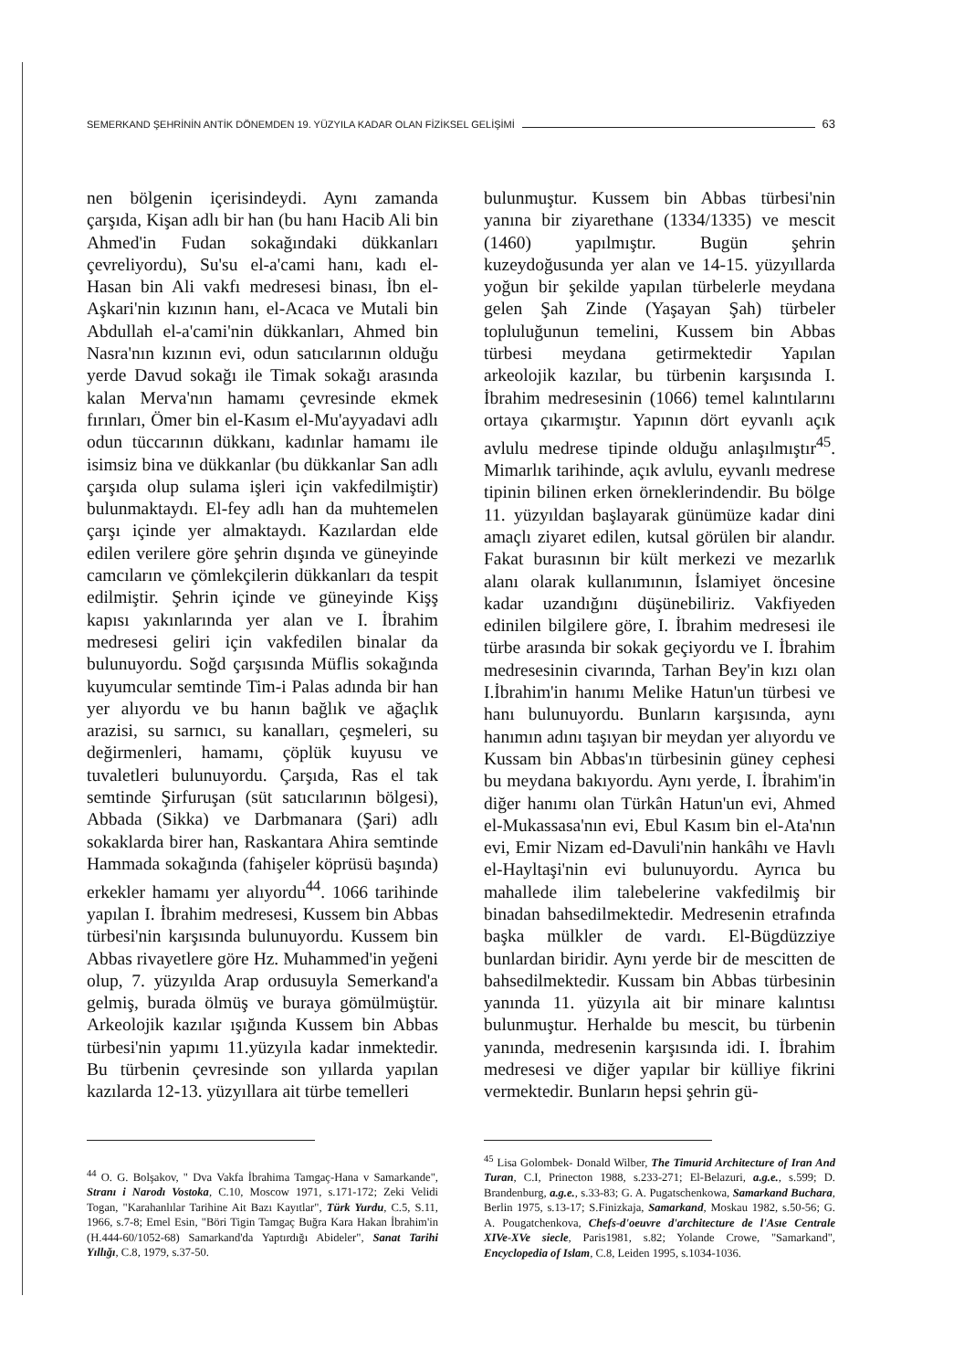SEMERKAND ŞEHRİNİN ANTİK DÖNEMDEN 19. YÜZYILA KADAR OLAN FİZİKSEL GELİŞİMİ 63
nen bölgenin içerisindeydi. Aynı zamanda çarşıda, Kişan adlı bir han (bu hanı Hacib Ali bin Ahmed'in Fudan sokağındaki dükkanları çevreliyordu), Su'su el-a'cami hanı, kadı el-Hasan bin Ali vakfı medresesi binası, İbn el-Aşkari'nin kızının hanı, el-Acaca ve Mutali bin Abdullah el-a'cami'nin dükkanları, Ahmed bin Nasra'nın kızının evi, odun satıcılarının olduğu yerde Davud sokağı ile Timak sokağı arasında kalan Merva'nın hamamı çevresinde ekmek fırınları, Ömer bin el-Kasım el-Mu'ayyadavi adlı odun tüccarının dükkanı, kadınlar hamamı ile isimsiz bina ve dükkanlar (bu dükkanlar San adlı çarşıda olup sulama işleri için vakfedilmiştir) bulunmaktaydı. El-fey adlı han da muhtemelen çarşı içinde yer almaktaydı. Kazılardan elde edilen verilere göre şehrin dışında ve güneyinde camcıların ve çömlekçilerin dükkanları da tespit edilmiştir. Şehrin içinde ve güneyinde Kişş kapısı yakınlarında yer alan ve I. İbrahim medresesi geliri için vakfedilen binalar da bulunuyordu. Soğd çarşısında Müflis sokağında kuyumcular semtinde Tim-i Palas adında bir han yer alıyordu ve bu hanın bağlık ve ağaçlık arazisi, su sarnıcı, su kanalları, çeşmeleri, su değirmenleri, hamamı, çöplük kuyusu ve tuvaletleri bulunuyordu. Çarşıda, Ras el tak semtinde Şirfuruşan (süt satıcılarının bölgesi), Abbada (Sikka) ve Darbmanara (Şari) adlı sokaklarda birer han, Raskantara Ahira semtinde Hammada sokağında (fahişeler köprüsü başında) erkekler hamamı yer alıyordu<sup>44</sup>. 1066 tarihinde yapılan I. İbrahim medresesi, Kussem bin Abbas türbesi'nin karşısında bulunuyordu. Kussem bin Abbas rivayetlere göre Hz. Muhammed'in yeğeni olup, 7. yüzyılda Arap ordusuyla Semerkand'a gelmiş, burada ölmüş ve buraya gömülmüştür. Arkeolojik kazılar ışığında Kussem bin Abbas türbesi'nin yapımı 11.yüzyıla kadar inmektedir. Bu türbenin çevresinde son yıllarda yapılan kazılarda 12-13. yüzyıllara ait türbe temelleri
<sup>44</sup> O. G. Bolşakov, " Dva Vakfa İbrahima Tamgaç-Hana v Samarkande", Stranı i Narodı Vostoka, C.10, Moscow 1971, s.171-172; Zeki Velidi Togan, "Karahanlılar Tarihine Ait Bazı Kayıtlar", Türk Yurdu, C.5, S.11, 1966, s.7-8; Emel Esin, "Böri Tigin Tamgaç Buğra Kara Hakan İbrahim'in (H.444-60/1052-68) Samarkand'da Yaptırdığı Abideler", Sanat Tarihi Yıllığı, C.8, 1979, s.37-50.
bulunmuştur. Kussem bin Abbas türbesi'nin yanına bir ziyarethane (1334/1335) ve mescit (1460) yapılmıştır. Bugün şehrin kuzeydoğusunda yer alan ve 14-15. yüzyıllarda yoğun bir şekilde yapılan türbelerle meydana gelen Şah Zinde (Yaşayan Şah) türbeler topluluğunun temelini, Kussem bin Abbas türbesi meydana getirmektedir Yapılan arkeolojik kazılar, bu türbenin karşısında I. İbrahim medresesinin (1066) temel kalıntılarını ortaya çıkarmıştır. Yapının dört eyvanlı açık avlulu medrese tipinde olduğu anlaşılmıştır<sup>45</sup>. Mimarlık tarihinde, açık avlulu, eyvanlı medrese tipinin bilinen erken örneklerindendir. Bu bölge 11. yüzyıldan başlayarak günümüze kadar dini amaçlı ziyaret edilen, kutsal görülen bir alandır. Fakat burasının bir kült merkezi ve mezarlık alanı olarak kullanımının, İslamiyet öncesine kadar uzandığını düşünebiliriz. Vakfiyeden edinilen bilgilere göre, I. İbrahim medresesi ile türbe arasında bir sokak geçiyordu ve I. İbrahim medresesinin civarında, Tarhan Bey'in kızı olan I.İbrahim'in hanımı Melike Hatun'un türbesi ve hanı bulunuyordu. Bunların karşısında, aynı hanımın adını taşıyan bir meydan yer alıyordu ve Kussam bin Abbas'ın türbesinin güney cephesi bu meydana bakıyordu. Aynı yerde, I. İbrahim'in diğer hanımı olan Türkân Hatun'un evi, Ahmed el-Mukassasa'nın evi, Ebul Kasım bin el-Ata'nın evi, Emir Nizam ed-Davuli'nin hankâhı ve Havlı el-Hayltaşi'nin evi bulunuyordu. Ayrıca bu mahallede ilim talebelerine vakfedilmiş bir binadan bahsedilmektedir. Medresenin etrafında başka mülkler de vardı. El-Bügdüzziye bunlardan biridir. Aynı yerde bir de mescitten de bahsedilmektedir. Kussam bin Abbas türbesinin yanında 11. yüzyıla ait bir minare kalıntısı bulunmuştur. Herhalde bu mescit, bu türbenin yanında, medresenin karşısında idi. I. İbrahim medresesi ve diğer yapılar bir külliye fikrini vermektedir. Bunların hepsi şehrin gü-
<sup>45</sup> Lisa Golombek- Donald Wilber, The Timurid Architecture of Iran And Turan, C.I, Prinecton 1988, s.233-271; El-Belazuri, a.g.e., s.599; D. Brandenburg, a.g.e., s.33-83; G. A. Pugatschenkowa, Samarkand Buchara, Berlin 1975, s.13-17; S.Finizkaja, Samarkand, Moskau 1982, s.50-56; G. A. Pougatchenkova, Chefs-d'oeuvre d'architecture de l'Asıe Centrale XIVe-XVe siecle, Paris1981, s.82; Yolande Crowe, "Samarkand", Encyclopedia of Islam, C.8, Leiden 1995, s.1034-1036.